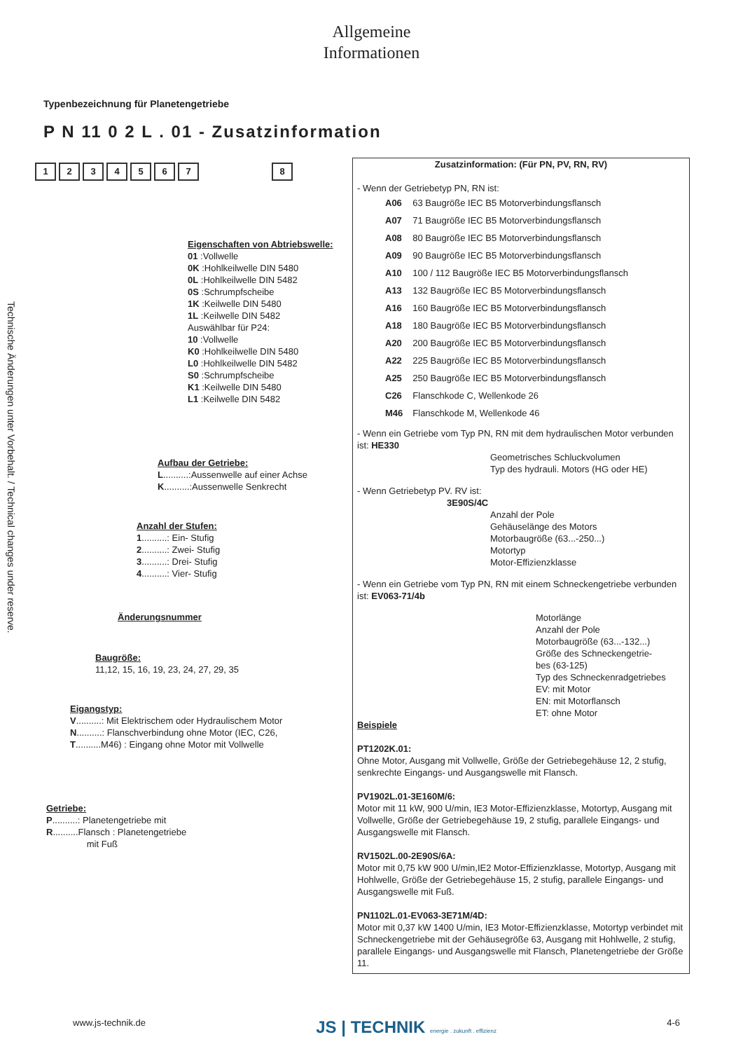Allgemeine
Informationen
Technische Änderungen unter Vorbehalt. / Technical changes under reserve.
Typenbezeichnung für Planetengetriebe
P N 11 0 2 L . 01 - Zusatzinformation
12345678
Eigenschaften von Abtriebswelle:
01 :Vollwelle
0K :Hohlkeilwelle DIN 5480
0L :Hohlkeilwelle DIN 5482
0S :Schrumpfscheibe
1K :Keilwelle DIN 5480
1L :Keilwelle DIN 5482
Auswählbar für P24:
10 :Vollwelle
K0 :Hohlkeilwelle DIN 5480
L0 :Hohlkeilwelle DIN 5482
S0 :Schrumpfscheibe
K1 :Keilwelle DIN 5480
L1 :Keilwelle DIN 5482
Aufbau der Getriebe:
L..........:Aussenwelle auf einer Achse
K..........:Aussenwelle Senkrecht
Anzahl der Stufen:
1..........: Ein- Stufig
2..........: Zwei- Stufig
3..........: Drei- Stufig
4..........: Vier- Stufig
Änderungsnummer
Baugröße:
11,12, 15, 16, 19, 23, 24, 27, 29, 35
Eigangstyp:
V..........: Mit Elektrischem oder Hydraulischem Motor
N..........: Flanschverbindung ohne Motor (IEC, C26,
T..........M46) : Eingang ohne Motor mit Vollwelle
Getriebe:
P..........: Planetengetriebe mit
R..........Flansch : Planetengetriebe
mit Fuß
Zusatzinformation: (Für PN, PV, RN, RV)
- Wenn der Getriebetyp PN, RN ist:
| A06 | 63 Baugröße IEC B5 Motorverbindungsflansch |
| A07 | 71 Baugröße IEC B5 Motorverbindungsflansch |
| A08 | 80 Baugröße IEC B5 Motorverbindungsflansch |
| A09 | 90 Baugröße IEC B5 Motorverbindungsflansch |
| A10 | 100 / 112 Baugröße IEC B5 Motorverbindungsflansch |
| A13 | 132 Baugröße IEC B5 Motorverbindungsflansch |
| A16 | 160 Baugröße IEC B5 Motorverbindungsflansch |
| A18 | 180 Baugröße IEC B5 Motorverbindungsflansch |
| A20 | 200 Baugröße IEC B5 Motorverbindungsflansch |
| A22 | 225 Baugröße IEC B5 Motorverbindungsflansch |
| A25 | 250 Baugröße IEC B5 Motorverbindungsflansch |
| C26 | Flanschkode C, Wellenkode 26 |
| M46 | Flanschkode M, Wellenkode 46 |
- Wenn ein Getriebe vom Typ PN, RN mit dem hydraulischen Motor verbunden ist: HE330
Geometrisches Schluckvolumen
Typ des hydrauli. Motors (HG oder HE)
- Wenn Getriebetyp PV. RV ist:
3E90S/4C
Anzahl der Pole
Gehäuselänge des Motors
Motorbaugröße (63...-250...)
Motortyp
Motor-Effizienzklasse
- Wenn ein Getriebe vom Typ PN, RN mit einem Schneckengetriebe verbunden ist: EV063-71/4b
Motorlänge
Anzahl der Pole
Motorbaugröße (63...-132...)
Größe des Schneckengetrie-
bes (63-125)
Typ des Schneckenradgetriebes
EV: mit Motor
EN: mit Motorflansch
ET: ohne Motor
Beispiele
PT1202K.01:
Ohne Motor, Ausgang mit Vollwelle, Größe der Getriebegehäuse 12, 2 stufig, senkrechte Eingangs- und Ausgangswelle mit Flansch.
PV1902L.01-3E160M/6:
Motor mit 11 kW, 900 U/min, IE3 Motor-Effizienzklasse, Motortyp, Ausgang mit Vollwelle, Größe der Getriebegehäuse 19, 2 stufig, parallele Eingangs- und Ausgangswelle mit Flansch.
RV1502L.00-2E90S/6A:
Motor mit 0,75 kW 900 U/min,IE2 Motor-Effizienzklasse, Motortyp, Ausgang mit Hohlwelle, Größe der Getriebegehäuse 15, 2 stufig, parallele Eingangs- und Ausgangswelle mit Fuß.
PN1102L.01-EV063-3E71M/4D:
Motor mit 0,37 kW 1400 U/min, IE3 Motor-Effizienzklasse, Motortyp verbindet mit Schneckengetriebe mit der Gehäusegröße 63, Ausgang mit Hohlwelle, 2 stufig, parallele Eingangs- und Ausgangswelle mit Flansch, Planetengetriebe der Größe 11.
www.js-technik.de JS | TECHNIK energie . zukunft . effizienz 4-6